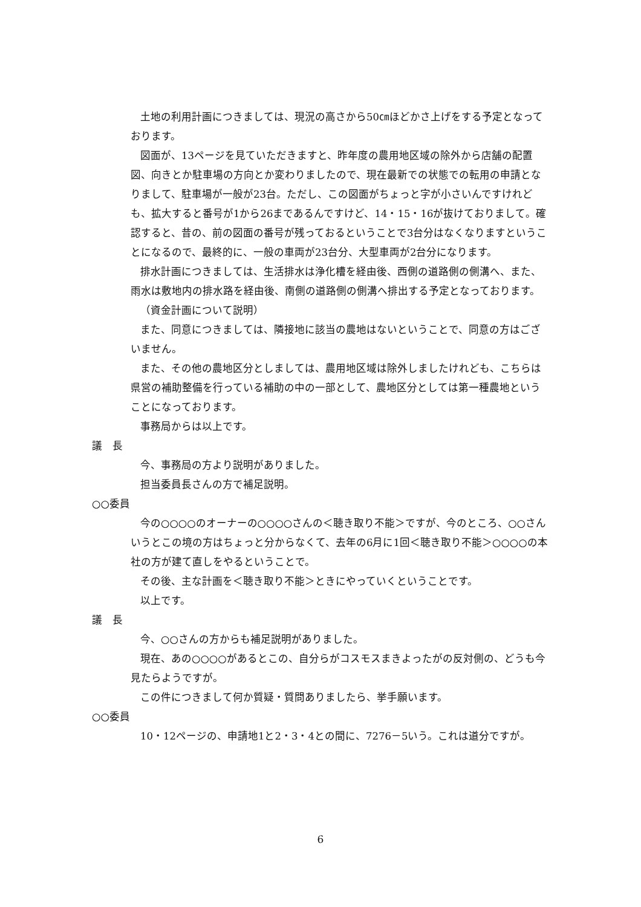土地の利用計画につきましては、現況の高さから50㎝ほどかさ上げをする予定となっております。
図面が、13ページを見ていただきますと、昨年度の農用地区域の除外から店舗の配置図、向きとか駐車場の方向とか変わりましたので、現在最新での状態での転用の申請となりまして、駐車場が一般が23台。ただし、この図面がちょっと字が小さいんですけれども、拡大すると番号が1から26まであるんですけど、14・15・16が抜けておりまして。確認すると、昔の、前の図面の番号が残っておるということで3台分はなくなりますということになるので、最終的に、一般の車両が23台分、大型車両が2台分になります。
排水計画につきましては、生活排水は浄化槽を経由後、西側の道路側の側溝へ、また、雨水は敷地内の排水路を経由後、南側の道路側の側溝へ排出する予定となっております。
（資金計画について説明）
また、同意につきましては、隣接地に該当の農地はないということで、同意の方はございません。
また、その他の農地区分としましては、農用地区域は除外しましたけれども、こちらは県営の補助整備を行っている補助の中の一部として、農地区分としては第一種農地ということになっております。
事務局からは以上です。
議　長
今、事務局の方より説明がありました。
担当委員長さんの方で補足説明。
○○委員
今の○○○○のオーナーの○○○○さんの＜聴き取り不能＞ですが、今のところ、○○さんいうとこの境の方はちょっと分からなくて、去年の6月に1回＜聴き取り不能＞○○○○の本社の方が建て直しをやるということで。
その後、主な計画を＜聴き取り不能＞ときにやっていくということです。
以上です。
議　長
今、○○さんの方からも補足説明がありました。
現在、あの○○○○があるとこの、自分らがコスモスまきよったがの反対側の、どうも今見たらようですが。
この件につきまして何か質疑・質問ありましたら、挙手願います。
○○委員
10・12ページの、申請地1と2・3・4との間に、7276－5いう。これは道分ですが。
6